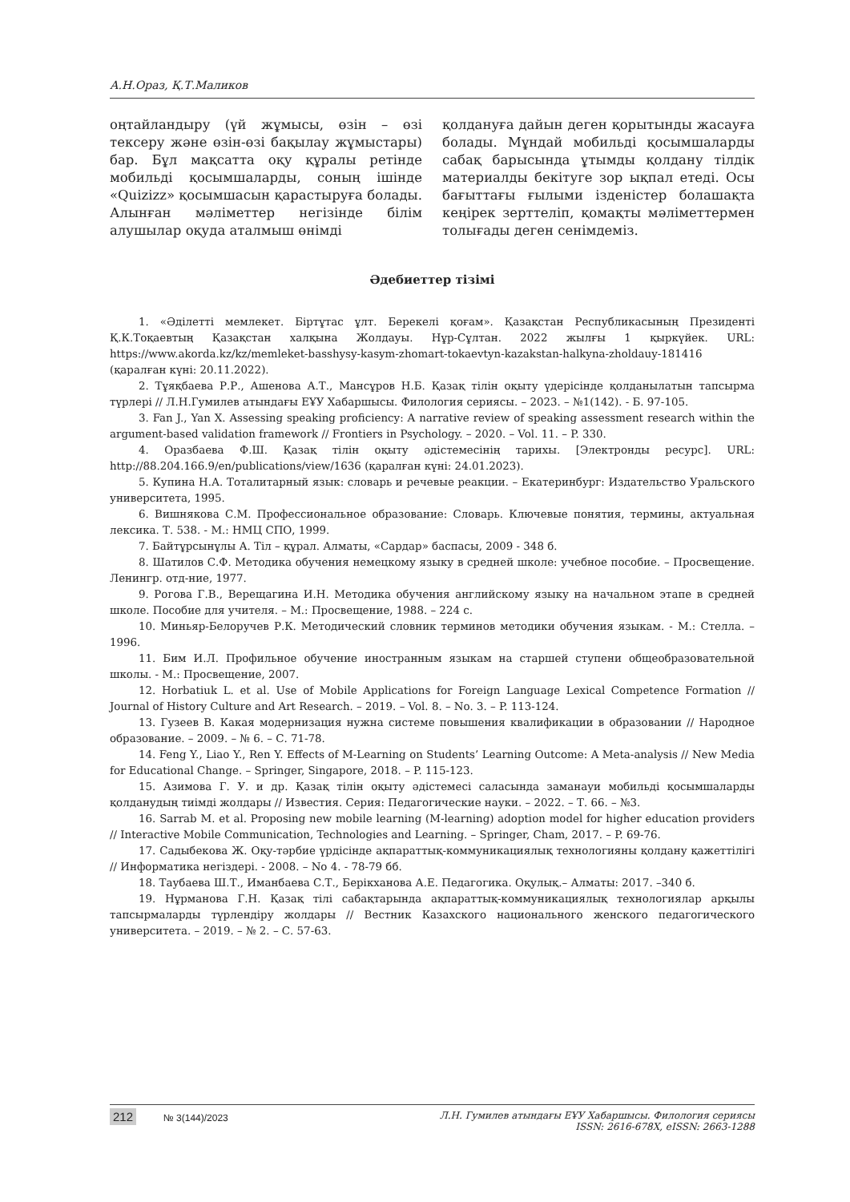А.Н.Ораз, Қ.Т.Маликов
оңтайландыру (үй жұмысы, өзін – өзі тексеру және өзін-өзі бақылау жұмыстары) бар. Бұл мақсатта оқу құралы ретінде мобильді қосымшаларды, соның ішінде «Quizizz» қосымшасын қарастыруға болады. Алынған мәліметтер негізінде білім алушылар оқуда аталмыш өнімді
қолдануға дайын деген қорытынды жасауға болады. Мұндай мобильді қосымшаларды сабақ барысында ұтымды қолдану тілдік материалды бекітуге зор ықпал етеді. Осы бағыттағы ғылыми ізденістер болашақта кеңірек зерттеліп, қомақты мәліметтермен толығады деген сенімдеміз.
Әдебиеттер тізімі
1. «Әділетті мемлекет. Біртұтас ұлт. Берекелі қоғам». Қазақстан Республикасының Президенті Қ.К.Тоқаевтың Қазақстан халқына Жолдауы. Нұр-Сұлтан. 2022 жылғы 1 қыркүйек. URL: https://www.akorda.kz/kz/memleket-basshysy-kasym-zhomart-tokaevtyn-kazakstan-halkyna-zholdauy-181416 (қаралған күні: 20.11.2022).
2. Тұяқбаева Р.Р., Ашенова А.Т., Мансұров Н.Б. Қазақ тілін оқыту үдерісінде қолданылатын тапсырма түрлері // Л.Н.Гумилев атындағы ЕҰУ Хабаршысы. Филология сериясы. – 2023. – №1(142). - Б. 97-105.
3. Fan J., Yan X. Assessing speaking proficiency: A narrative review of speaking assessment research within the argument-based validation framework // Frontiers in Psychology. – 2020. – Vol. 11. – P. 330.
4. Оразбаева Ф.Ш. Қазақ тілін оқыту әдістемесінің тарихы. [Электронды ресурс]. URL: http://88.204.166.9/en/publications/view/1636 (қаралған күні: 24.01.2023).
5. Купина Н.А. Тоталитарный язык: словарь и речевые реакции. – Екатеринбург: Издательство Уральского университета, 1995.
6. Вишнякова С.М. Профессиональное образование: Словарь. Ключевые понятия, термины, актуальная лексика. Т. 538. - М.: НМЦ СПО, 1999.
7. Байтұрсынұлы А. Тіл – құрал. Алматы, «Сардар» баспасы, 2009 - 348 б.
8. Шатилов С.Ф. Методика обучения немецкому языку в средней школе: учебное пособие. – Просвещение. Ленингр. отд-ние, 1977.
9. Рогова Г.В., Верещагина И.Н. Методика обучения английскому языку на начальном этапе в средней школе. Пособие для учителя. – М.: Просвещение, 1988. – 224 с.
10. Миньяр-Белоручев Р.К. Методический словник терминов методики обучения языкам. - М.: Стелла. – 1996.
11. Бим И.Л. Профильное обучение иностранным языкам на старшей ступени общеобразовательной школы. - М.: Просвещение, 2007.
12. Horbatiuk L. et al. Use of Mobile Applications for Foreign Language Lexical Competence Formation // Journal of History Culture and Art Research. – 2019. – Vol. 8. – No. 3. – P. 113-124.
13. Гузеев В. Какая модернизация нужна системе повышения квалификации в образовании // Народное образование. – 2009. – № 6. – С. 71-78.
14. Feng Y., Liao Y., Ren Y. Effects of M-Learning on Students’ Learning Outcome: A Meta-analysis // New Media for Educational Change. – Springer, Singapore, 2018. – P. 115-123.
15. Азимова Г. У. и др. Қазақ тілін оқыту әдістемесі саласында заманауи мобильді қосымшаларды қолданудың тиімді жолдары // Известия. Серия: Педагогические науки. – 2022. – Т. 66. – №3.
16. Sarrab M. et al. Proposing new mobile learning (M-learning) adoption model for higher education providers // Interactive Mobile Communication, Technologies and Learning. – Springer, Cham, 2017. – P. 69-76.
17. Садыбекова Ж. Оқу-тәрбие үрдісінде ақпараттық-коммуникациялық технологияны қолдану қажеттілігі // Информатика негіздері. - 2008. – No 4. - 78-79 бб.
18. Таубаева Ш.Т., Иманбаева С.Т., Берікханова А.Е. Педагогика. Оқулық.– Алматы: 2017. –340 б.
19. Нұрманова Г.Н. Қазақ тілі сабақтарында ақпараттық-коммуникациялық технологиялар арқылы тапсырмаларды түрлендіру жолдары // Вестник Казахского национального женского педагогического университета. – 2019. – № 2. – С. 57-63.
212 № 3(144)/2023 Л.Н. Гумилев атындағы ЕҰУ Хабаршысы. Филология сериясы
ISSN: 2616-678X, eISSN: 2663-1288